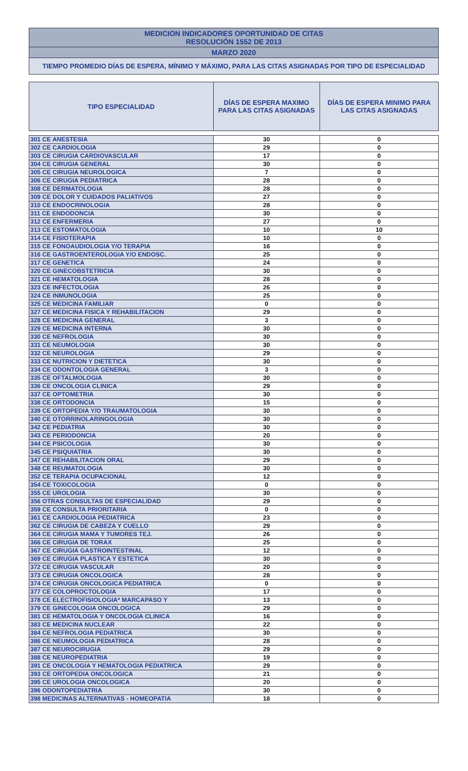MEDICION INDICADORES OPORTUNIDAD DE CITAS
RESOLUCIÓN 1552 DE 2013
MARZO 2020
TIEMPO PROMEDIO DÍAS DE ESPERA, MÍNIMO Y MÁXIMO, PARA LAS CITAS ASIGNADAS POR TIPO DE ESPECIALIDAD
| TIPO ESPECIALIDAD | DÍAS DE ESPERA MAXIMO PARA LAS CITAS ASIGNADAS | DÍAS DE ESPERA MINIMO PARA LAS CITAS ASIGNADAS |
| --- | --- | --- |
| 301 CE ANESTESIA | 30 | 0 |
| 302 CE CARDIOLOGIA | 29 | 0 |
| 303 CE CIRUGIA CARDIOVASCULAR | 17 | 0 |
| 304 CE CIRUGIA GENERAL | 30 | 0 |
| 305 CE CIRUGIA NEUROLOGICA | 7 | 0 |
| 306 CE CIRUGIA PEDIATRICA | 28 | 0 |
| 308 CE DERMATOLOGIA | 28 | 0 |
| 309 CE DOLOR Y CUIDADOS PALIATIVOS | 27 | 0 |
| 310 CE ENDOCRINOLOGIA | 28 | 0 |
| 311 CE ENDODONCIA | 30 | 0 |
| 312 CE ENFERMERIA | 27 | 0 |
| 313 CE ESTOMATOLOGIA | 10 | 10 |
| 314 CE FISIOTERAPIA | 10 | 0 |
| 315 CE FONOAUDIOLOGIA Y/O TERAPIA | 16 | 0 |
| 316 CE GASTROENTEROLOGIA Y/O ENDOSC. | 25 | 0 |
| 317 CE GENETICA | 24 | 0 |
| 320 CE GINECOBSTETRICIA | 30 | 0 |
| 321 CE HEMATOLOGIA | 28 | 0 |
| 323 CE INFECTOLOGIA | 26 | 0 |
| 324 CE INMUNOLOGIA | 25 | 0 |
| 325 CE MEDICINA FAMILIAR | 0 | 0 |
| 327 CE MEDICINA FISICA Y REHABILITACION | 29 | 0 |
| 328 CE MEDICINA GENERAL | 3 | 0 |
| 329 CE MEDICINA INTERNA | 30 | 0 |
| 330 CE NEFROLOGIA | 30 | 0 |
| 331 CE NEUMOLOGIA | 30 | 0 |
| 332 CE NEUROLOGIA | 29 | 0 |
| 333 CE NUTRICION Y DIETETICA | 30 | 0 |
| 334 CE ODONTOLOGIA GENERAL | 3 | 0 |
| 335 CE OFTALMOLOGIA | 30 | 0 |
| 336 CE ONCOLOGIA CLINICA | 29 | 0 |
| 337 CE OPTOMETRIA | 30 | 0 |
| 338 CE ORTODONCIA | 15 | 0 |
| 339 CE ORTOPEDIA Y/O TRAUMATOLOGIA | 30 | 0 |
| 340 CE OTORRINOLARINGOLOGIA | 30 | 0 |
| 342 CE PEDIATRIA | 30 | 0 |
| 343 CE PERIODONCIA | 20 | 0 |
| 344 CE PSICOLOGIA | 30 | 0 |
| 345 CE PSIQUIATRIA | 30 | 0 |
| 347 CE REHABILITACION ORAL | 29 | 0 |
| 348 CE REUMATOLOGIA | 30 | 0 |
| 352 CE TERAPIA OCUPACIONAL | 12 | 0 |
| 354 CE TOXICOLOGIA | 0 | 0 |
| 355 CE UROLOGIA | 30 | 0 |
| 356 OTRAS CONSULTAS DE ESPECIALIDAD | 29 | 0 |
| 359 CE CONSULTA PRIORITARIA | 0 | 0 |
| 361 CE CARDIOLOGIA PEDIATRICA | 23 | 0 |
| 362 CE CIRUGIA DE CABEZA Y CUELLO | 29 | 0 |
| 364 CE CIRUGIA MAMA Y TUMORES TEJ. | 26 | 0 |
| 366 CE CIRUGIA DE TORAX | 25 | 0 |
| 367 CE CIRUGIA GASTROINTESTINAL | 12 | 0 |
| 369 CE CIRUGIA PLASTICA Y ESTETICA | 30 | 0 |
| 372 CE CIRUGIA VASCULAR | 20 | 0 |
| 373 CE CIRUGIA ONCOLOGICA | 28 | 0 |
| 374 CE CIRUGIA ONCOLOGICA PEDIATRICA | 0 | 0 |
| 377 CE COLOPROCTOLOGIA | 17 | 0 |
| 378 CE ELECTROFISIOLOGIA* MARCAPASO Y | 13 | 0 |
| 379 CE GINECOLOGIA ONCOLOGICA | 29 | 0 |
| 381 CE HEMATOLOGIA Y ONCOLOGIA CLINICA | 16 | 0 |
| 383 CE MEDICINA NUCLEAR | 22 | 0 |
| 384 CE NEFROLOGIA PEDIATRICA | 30 | 0 |
| 386 CE NEUMOLOGIA PEDIATRICA | 28 | 0 |
| 387 CE NEUROCIRUGIA | 29 | 0 |
| 388 CE NEUROPEDIATRIA | 19 | 0 |
| 391 CE ONCOLOGIA Y HEMATOLOGIA PEDIATRICA | 29 | 0 |
| 393 CE ORTOPEDIA ONCOLOGICA | 21 | 0 |
| 395 CE UROLOGIA ONCOLOGICA | 20 | 0 |
| 396 ODONTOPEDIATRIA | 30 | 0 |
| 398 MEDICINAS ALTERNATIVAS - HOMEOPATIA | 18 | 0 |